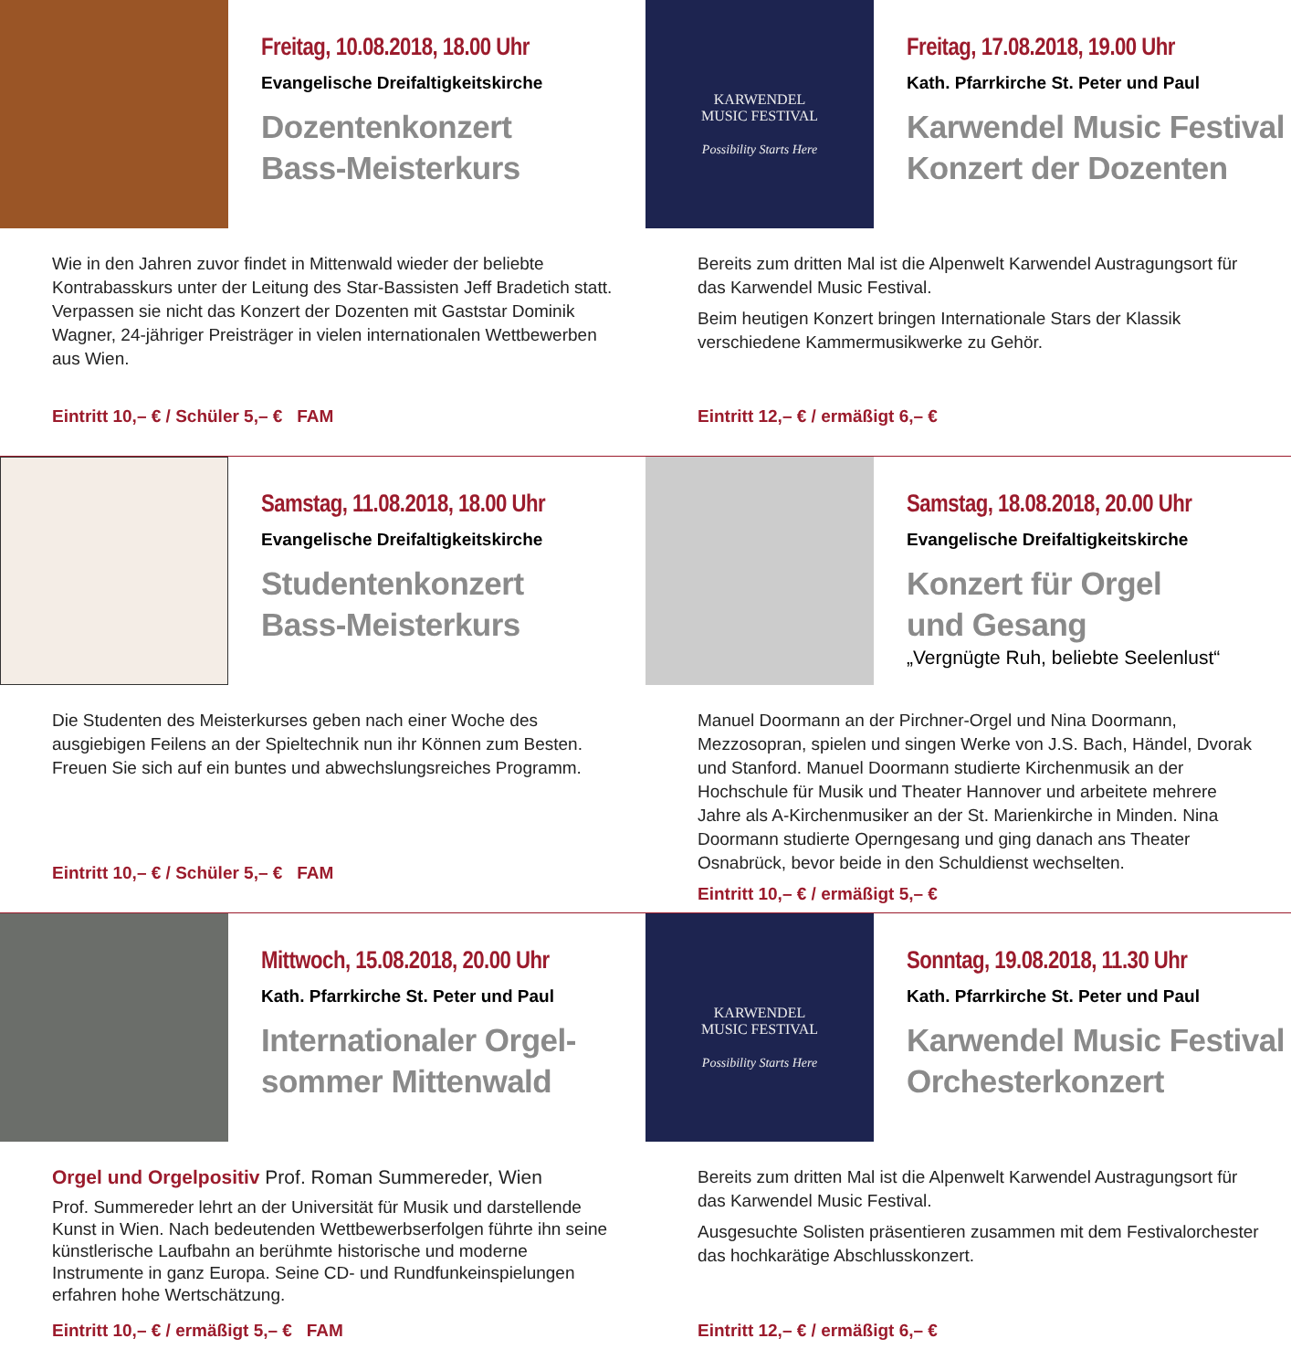Freitag, 10.08.2018, 18.00 Uhr
Evangelische Dreifaltigkeitskirche
Dozentenkonzert
Bass-Meisterkurs
Wie in den Jahren zuvor findet in Mittenwald wieder der beliebte Kontrabasskurs unter der Leitung des Star-Bassisten Jeff Bradetich statt. Verpassen sie nicht das Konzert der Dozenten mit Gaststar Dominik Wagner, 24-jähriger Preisträger in vielen internationalen Wettbewerben aus Wien.
Eintritt 10,– € / Schüler 5,– € FAM
KARWENDEL MUSIC FESTIVAL
Possibility Starts Here
Freitag, 17.08.2018, 19.00 Uhr
Kath. Pfarrkirche St. Peter und Paul
Karwendel Music Festival
Konzert der Dozenten
Bereits zum dritten Mal ist die Alpenwelt Karwendel Austragungsort für das Karwendel Music Festival.
Beim heutigen Konzert bringen Internationale Stars der Klassik verschiedene Kammermusikwerke zu Gehör.
Eintritt 12,– € / ermäßigt 6,– €
Samstag, 11.08.2018, 18.00 Uhr
Evangelische Dreifaltigkeitskirche
Studentenkonzert
Bass-Meisterkurs
Die Studenten des Meisterkurses geben nach einer Woche des ausgiebigen Feilens an der Spieltechnik nun ihr Können zum Besten. Freuen Sie sich auf ein buntes und abwechslungsreiches Programm.
Eintritt 10,– € / Schüler 5,– € FAM
Samstag, 18.08.2018, 20.00 Uhr
Evangelische Dreifaltigkeitskirche
Konzert für Orgel
und Gesang
„Vergnügte Ruh, beliebte Seelenlust“
Manuel Doormann an der Pirchner-Orgel und Nina Doormann, Mezzosopran, spielen und singen Werke von J.S. Bach, Händel, Dvorak und Stanford. Manuel Doormann studierte Kirchenmusik an der Hochschule für Musik und Theater Hannover und arbeitete mehrere Jahre als A-Kirchenmusiker an der St. Marienkirche in Minden. Nina Doormann studierte Operngesang und ging danach ans Theater Osnabrück, bevor beide in den Schuldienst wechselten.
Eintritt 10,– € / ermäßigt 5,– €
Mittwoch, 15.08.2018, 20.00 Uhr
Kath. Pfarrkirche St. Peter und Paul
Internationaler Orgel-
sommer Mittenwald
Orgel und Orgelpositiv Prof. Roman Summereder, Wien
Prof. Summereder lehrt an der Universität für Musik und darstellende Kunst in Wien. Nach bedeutenden Wettbewerbserfolgen führte ihn seine künstlerische Laufbahn an berühmte historische und moderne Instrumente in ganz Europa. Seine CD- und Rundfunkeinspielungen erfahren hohe Wertschätzung.
Eintritt 10,– € / ermäßigt 5,– € FAM
KARWENDEL MUSIC FESTIVAL
Possibility Starts Here
Sonntag, 19.08.2018, 11.30 Uhr
Kath. Pfarrkirche St. Peter und Paul
Karwendel Music Festival
Orchesterkonzert
Bereits zum dritten Mal ist die Alpenwelt Karwendel Austragungsort für das Karwendel Music Festival.
Ausgesuchte Solisten präsentieren zusammen mit dem Festivalorchester das hochkarätige Abschlusskonzert.
Eintritt 12,– € / ermäßigt 6,– €